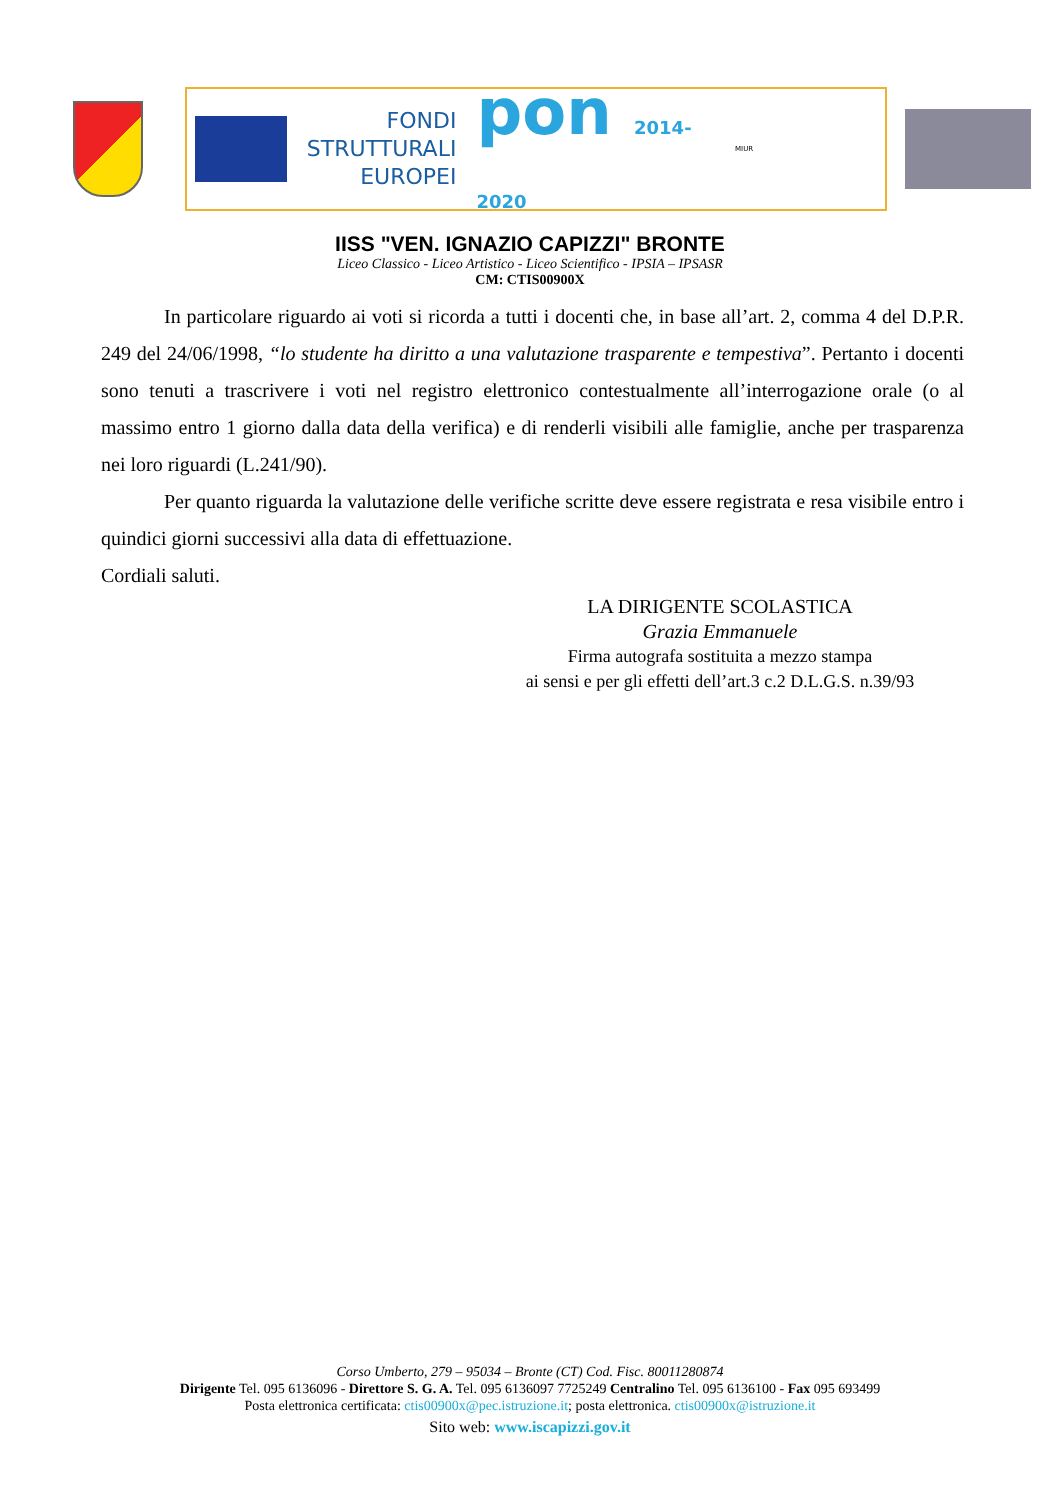FONDI
STRUTTURALI
EUROPEI
pon 2014-2020
MIUR
IISS "VEN. IGNAZIO CAPIZZI" BRONTE
Liceo Classico - Liceo Artistico - Liceo Scientifico - IPSIA – IPSASR
CM: CTIS00900X
In particolare riguardo ai voti si ricorda a tutti i docenti che, in base all’art. 2, comma 4 del D.P.R. 249 del 24/06/1998, “lo studente ha diritto a una valutazione trasparente e tempestiva”. Pertanto i docenti sono tenuti a trascrivere i voti nel registro elettronico contestualmente all’interrogazione orale (o al massimo entro 1 giorno dalla data della verifica) e di renderli visibili alle famiglie, anche per trasparenza nei loro riguardi (L.241/90).
Per quanto riguarda la valutazione delle verifiche scritte deve essere registrata e resa visibile entro i quindici giorni successivi alla data di effettuazione.
Cordiali saluti.
LA DIRIGENTE SCOLASTICA
Grazia Emmanuele
Firma autografa sostituita a mezzo stampa
ai sensi e per gli effetti dell’art.3 c.2 D.L.G.S. n.39/93
Corso Umberto, 279 – 95034 – Bronte (CT) Cod. Fisc. 80011280874
Dirigente Tel. 095 6136096 - Direttore S. G. A. Tel. 095 6136097 7725249 Centralino Tel. 095 6136100 - Fax 095 693499
Posta elettronica certificata: ctis00900x@pec.istruzione.it; posta elettronica. ctis00900x@istruzione.it
Sito web: www.iscapizzi.gov.it